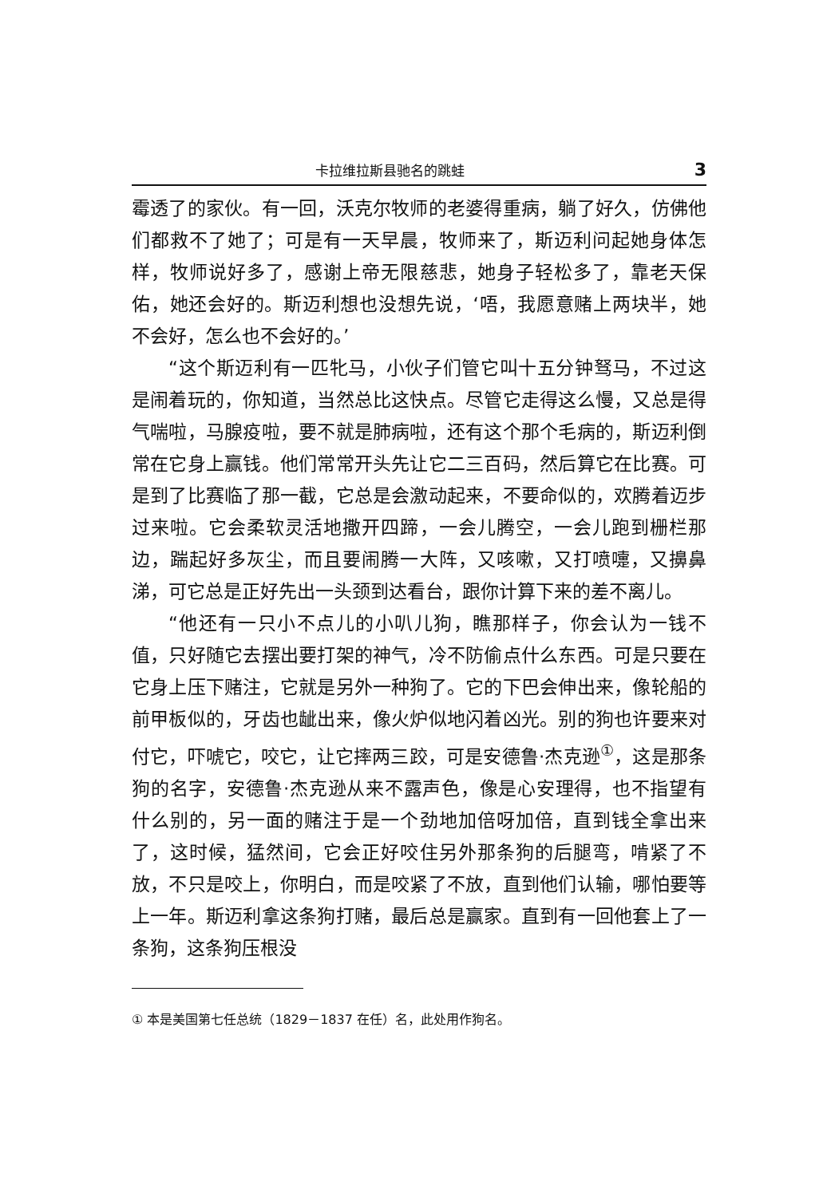卡拉维拉斯县驰名的跳蛙 3
霉透了的家伙。有一回，沃克尔牧师的老婆得重病，躺了好久，仿佛他们都救不了她了；可是有一天早晨，牧师来了，斯迈利问起她身体怎样，牧师说好多了，感谢上帝无限慈悲，她身子轻松多了，靠老天保佑，她还会好的。斯迈利想也没想先说，‘唔，我愿意赌上两块半，她不会好，怎么也不会好的。’
“这个斯迈利有一匹牝马，小伙子们管它叫十五分钟驽马，不过这是闹着玩的，你知道，当然总比这快点。尽管它走得这么慢，又总是得气喘啦，马腺疫啦，要不就是肺病啦，还有这个那个毛病的，斯迈利倒常在它身上赢钱。他们常常开头先让它二三百码，然后算它在比赛。可是到了比赛临了那一截，它总是会激动起来，不要命似的，欢腾着迈步过来啦。它会柔软灵活地撒开四蹄，一会儿腾空，一会儿跑到栅栏那边，踹起好多灰尘，而且要闹腾一大阵，又咳嗽，又打喷嚏，又擤鼻涕，可它总是正好先出一头颈到达看台，跟你计算下来的差不离儿。
“他还有一只小不点儿的小叭儿狗，瞧那样子，你会认为一钱不值，只好随它去摆出要打架的神气，冷不防偷点什么东西。可是只要在它身上压下赌注，它就是另外一种狗了。它的下巴会伸出来，像轮船的前甲板似的，牙齿也龇出来，像火炉似地闪着凶光。别的狗也许要来对付它，吓唬它，咬它，让它摔两三跤，可是安德鲁·杰克逊<sup>①</sup>，这是那条狗的名字，安德鲁·杰克逊从来不露声色，像是心安理得，也不指望有什么别的，另一面的赌注于是一个劲地加倍呀加倍，直到钱全拿出来了，这时候，猛然间，它会正好咬住另外那条狗的后腿弯，啃紧了不放，不只是咬上，你明白，而是咬紧了不放，直到他们认输，哪怕要等上一年。斯迈利拿这条狗打赌，最后总是赢家。直到有一回他套上了一条狗，这条狗压根没
① 本是美国第七任总统（1829－1837 在任）名，此处用作狗名。